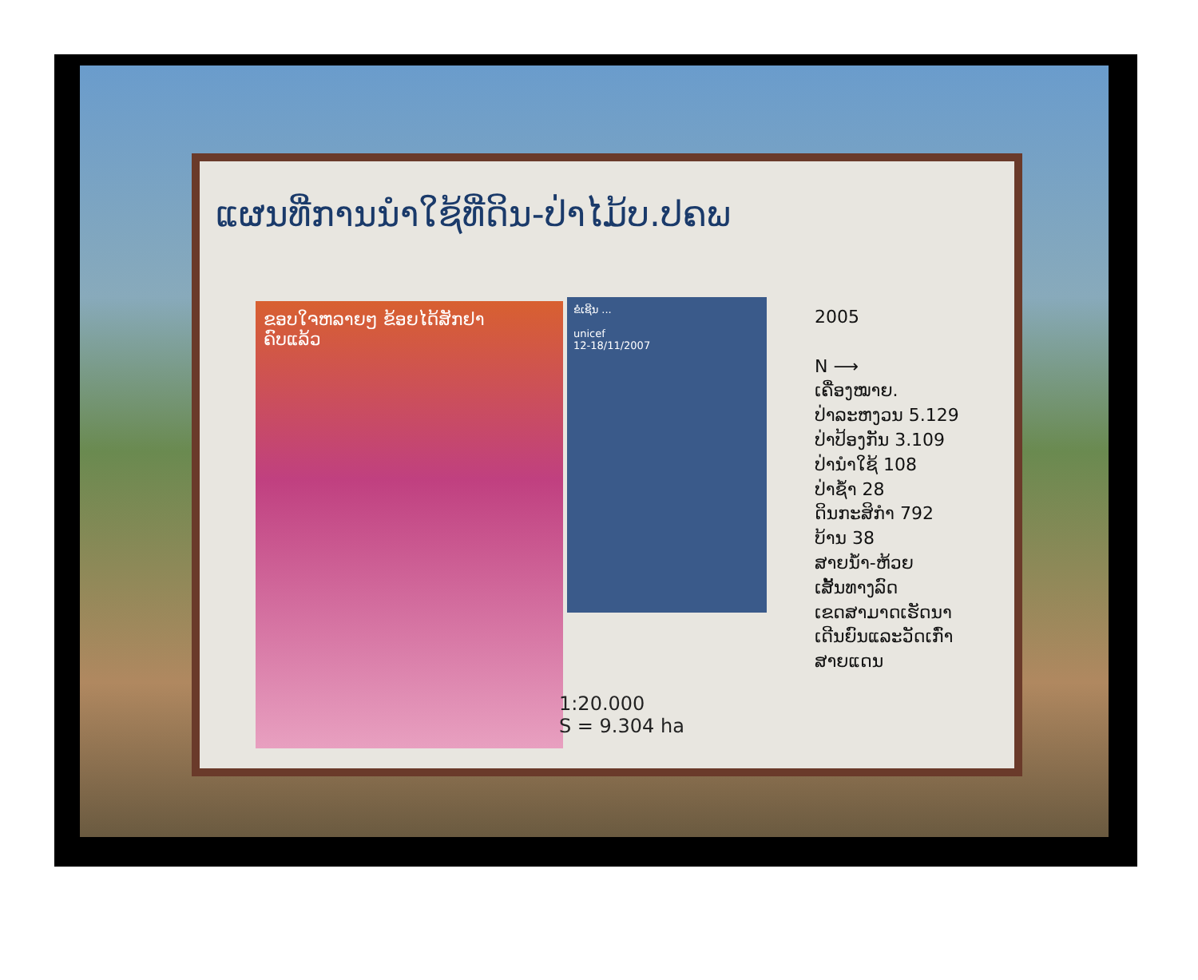ແຜນທີ່ການນຳໃຊ້ທີ່ດິນ-ປ່າໄມ້ບ.ປຄພ
ຂອບໃຈຫລາຍໆ ຂ້ອຍໄດ້ສັກຢາ
ຄົບແລ້ວ
ຂໍເຊີນ ...
unicef
12-18/11/2007
2005
N ⟶
ເຄື່ອງໝາຍ.
ປ່າລະຫງວນ 5.129
ປ່າປ້ອງກັນ 3.109
ປ່ານຳໃຊ້ 108
ປ່າຊ້ຳ 28
ດິນກະສິກຳ 792
ບ້ານ 38
ສາຍນ້ຳ-ຫ້ວຍ
ເສັ້ນທາງລົດ
ເຂດສາມາດເຮັດນາ
ເດີນຍົນແລະວັດເກົ່າ
ສາຍແດນ
1:20.000
S = 9.304 ha